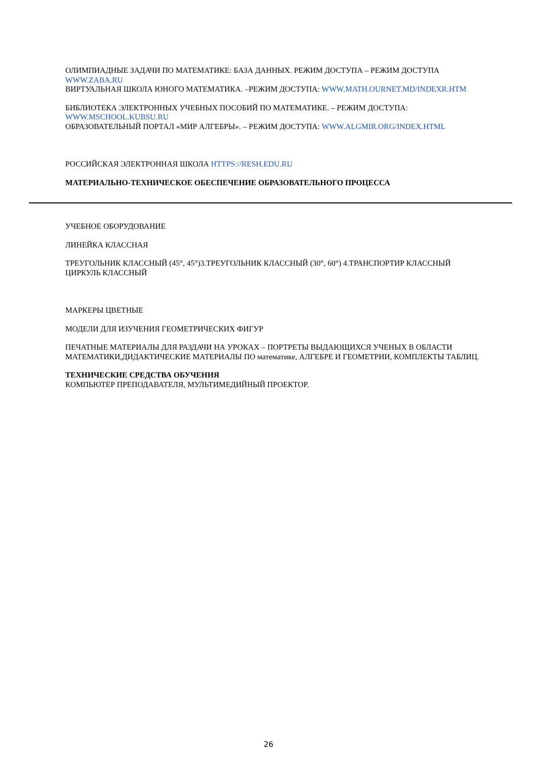ОЛИМПИАДНЫЕ ЗАДАЧИ ПО МАТЕМАТИКЕ: БАЗА ДАННЫХ. РЕЖИМ ДОСТУПА – РЕЖИМ ДОСТУПА WWW.ZABA.RU
ВИРТУАЛЬНАЯ ШКОЛА ЮНОГО МАТЕМАТИКА. –РЕЖИМ ДОСТУПА: WWW.MATH.OURNET.MD/INDEXR.HTM
БИБЛИОТЕКА ЭЛЕКТРОННЫХ УЧЕБНЫХ ПОСОБИЙ ПО МАТЕМАТИКЕ. – РЕЖИМ ДОСТУПА: WWW.MSCHOOL.KUBSU.RU
ОБРАЗОВАТЕЛЬНЫЙ ПОРТАЛ «МИР АЛГЕБРЫ». – РЕЖИМ ДОСТУПА: WWW.ALGMIR.ORG/INDEX.HTML
РОССИЙСКАЯ ЭЛЕКТРОННАЯ ШКОЛА HTTPS://RESH.EDU.RU
МАТЕРИАЛЬНО-ТЕХНИЧЕСКОЕ ОБЕСПЕЧЕНИЕ ОБРАЗОВАТЕЛЬНОГО ПРОЦЕССА
УЧЕБНОЕ ОБОРУДОВАНИЕ
ЛИНЕЙКА КЛАССНАЯ
ТРЕУГОЛЬНИК КЛАССНЫЙ (45°, 45°)3.ТРЕУГОЛЬНИК КЛАССНЫЙ (30°, 60°) 4.ТРАНСПОРТИР КЛАССНЫЙ ЦИРКУЛЬ КЛАССНЫЙ
МАРКЕРЫ ЦВЕТНЫЕ
МОДЕЛИ ДЛЯ ИЗУЧЕНИЯ ГЕОМЕТРИЧЕСКИХ ФИГУР
ПЕЧАТНЫЕ МАТЕРИАЛЫ ДЛЯ РАЗДАЧИ НА УРОКАХ – ПОРТРЕТЫ ВЫДАЮЩИХСЯ УЧЕНЫХ В ОБЛАСТИ МАТЕМАТИКИ,ДИДАКТИЧЕСКИЕ МАТЕРИАЛЫ ПО математике, АЛГЕБРЕ И ГЕОМЕТРИИ, КОМПЛЕКТЫ ТАБЛИЦ.
ТЕХНИЧЕСКИЕ СРЕДСТВА ОБУЧЕНИЯ
КОМПЬЮТЕР ПРЕПОДАВАТЕЛЯ, МУЛЬТИМЕДИЙНЫЙ ПРОЕКТОР.
26